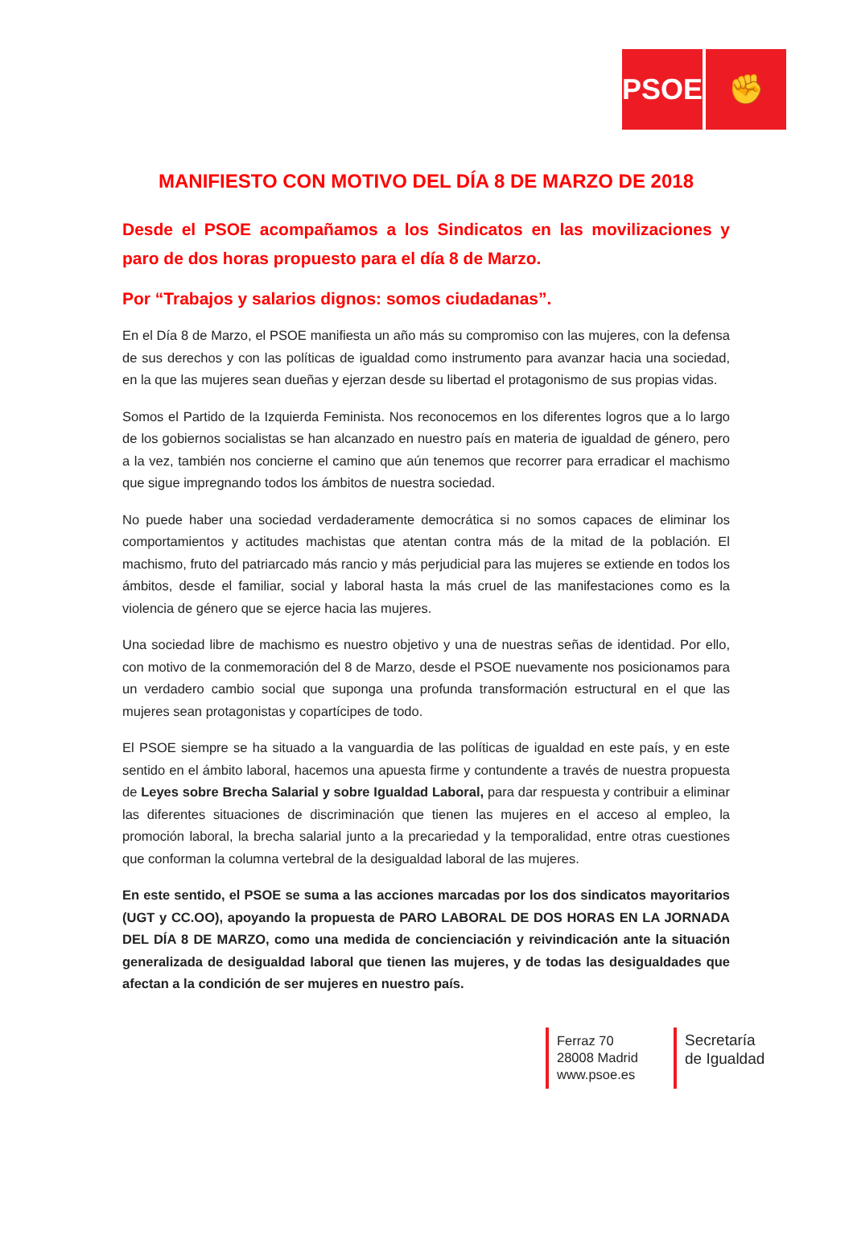PSOE ✊
MANIFIESTO CON MOTIVO DEL DÍA 8 DE MARZO DE 2018
Desde el PSOE acompañamos a los Sindicatos en las movilizaciones y paro de dos horas propuesto para el día 8 de Marzo.
Por “Trabajos y salarios dignos: somos ciudadanas”.
En el Día 8 de Marzo, el PSOE manifiesta un año más su compromiso con las mujeres, con la defensa de sus derechos y con las políticas de igualdad como instrumento para avanzar hacia una sociedad, en la que las mujeres sean dueñas y ejerzan desde su libertad el protagonismo de sus propias vidas.
Somos el Partido de la Izquierda Feminista. Nos reconocemos en los diferentes logros que a lo largo de los gobiernos socialistas se han alcanzado en nuestro país en materia de igualdad de género, pero a la vez, también nos concierne el camino que aún tenemos que recorrer para erradicar el machismo que sigue impregnando todos los ámbitos de nuestra sociedad.
No puede haber una sociedad verdaderamente democrática si no somos capaces de eliminar los comportamientos y actitudes machistas que atentan contra más de la mitad de la población. El machismo, fruto del patriarcado más rancio y más perjudicial para las mujeres se extiende en todos los ámbitos, desde el familiar, social y laboral hasta la más cruel de las manifestaciones como es la violencia de género que se ejerce hacia las mujeres.
Una sociedad libre de machismo es nuestro objetivo y una de nuestras señas de identidad. Por ello, con motivo de la conmemoración del 8 de Marzo, desde el PSOE nuevamente nos posicionamos para un verdadero cambio social que suponga una profunda transformación estructural en el que las mujeres sean protagonistas y copartícipes de todo.
El PSOE siempre se ha situado a la vanguardia de las políticas de igualdad en este país, y en este sentido en el ámbito laboral, hacemos una apuesta firme y contundente a través de nuestra propuesta de Leyes sobre Brecha Salarial y sobre Igualdad Laboral, para dar respuesta y contribuir a eliminar las diferentes situaciones de discriminación que tienen las mujeres en el acceso al empleo, la promoción laboral, la brecha salarial junto a la precariedad y la temporalidad, entre otras cuestiones que conforman la columna vertebral de la desigualdad laboral de las mujeres.
En este sentido, el PSOE se suma a las acciones marcadas por los dos sindicatos mayoritarios (UGT y CC.OO), apoyando la propuesta de PARO LABORAL DE DOS HORAS EN LA JORNADA DEL DÍA 8 DE MARZO, como una medida de concienciación y reivindicación ante la situación generalizada de desigualdad laboral que tienen las mujeres, y de todas las desigualdades que afectan a la condición de ser mujeres en nuestro país.
Ferraz 70
28008 Madrid
www.psoe.es
Secretaría
de Igualdad